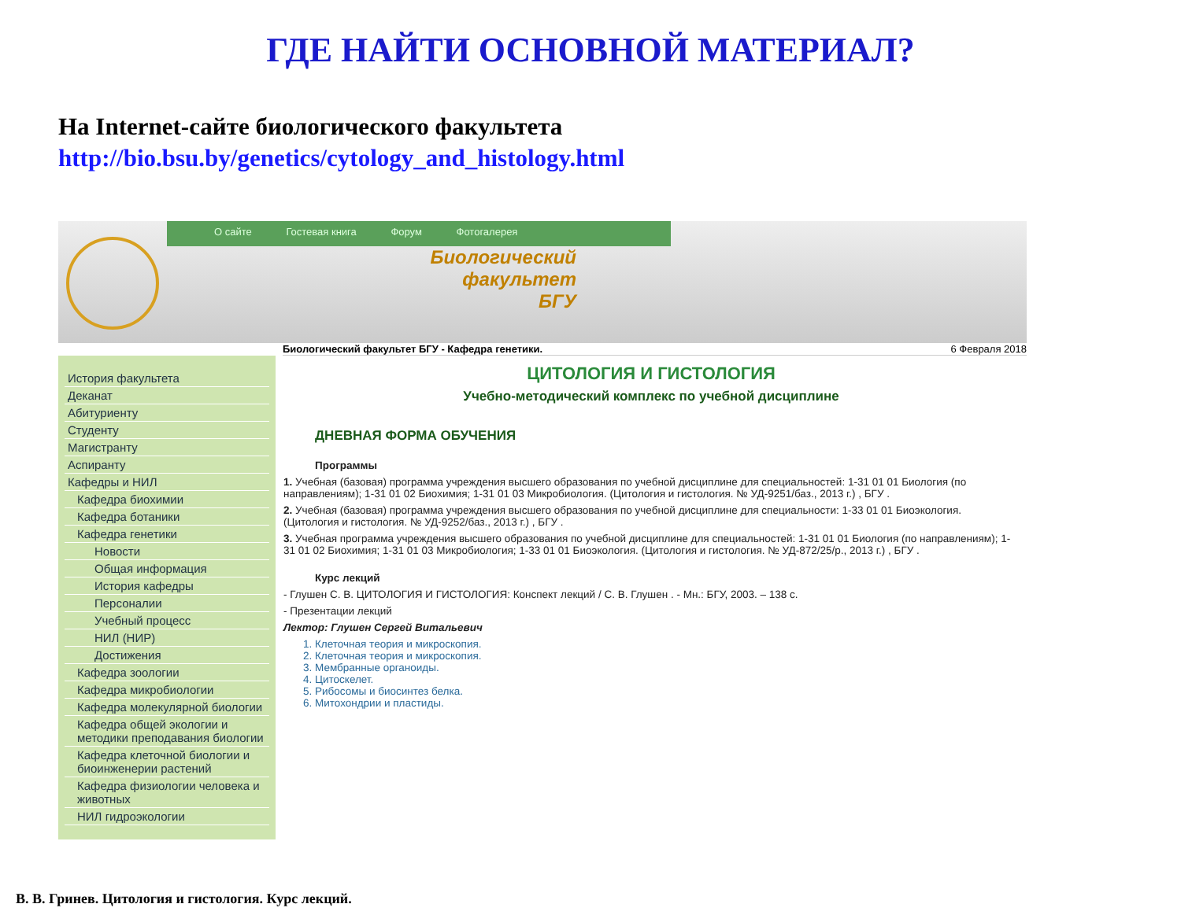ГДЕ НАЙТИ ОСНОВНОЙ МАТЕРИАЛ?
На Internet-сайте биологического факультета
http://bio.bsu.by/genetics/cytology_and_histology.html
О сайте Гостевая книга Форум Фотогалерея
Биологический
факультет
БГУ
Биологический факультет БГУ - Кафедра генетики. 6 Февраля 2018
История факультета
Деканат
Абитуриенту
Студенту
Магистранту
Аспиранту
Кафедры и НИЛ
Кафедра биохимии
Кафедра ботаники
Кафедра генетики
Новости
Общая информация
История кафедры
Персоналии
Учебный процесс
НИЛ (НИР)
Достижения
Кафедра зоологии
Кафедра микробиологии
Кафедра молекулярной биологии
Кафедра общей экологии и методики преподавания биологии
Кафедра клеточной биологии и биоинженерии растений
Кафедра физиологии человека и животных
НИЛ гидроэкологии
ЦИТОЛОГИЯ И ГИСТОЛОГИЯ
Учебно-методический комплекс по учебной дисциплине
ДНЕВНАЯ ФОРМА ОБУЧЕНИЯ
Программы
1. Учебная (базовая) программа учреждения высшего образования по учебной дисциплине для специальностей: 1-31 01 01 Биология (по направлениям); 1-31 01 02 Биохимия; 1-31 01 03 Микробиология. (Цитология и гистология. № УД-9251/баз., 2013 г.) , БГУ .
2. Учебная (базовая) программа учреждения высшего образования по учебной дисциплине для специальности: 1-33 01 01 Биоэкология. (Цитология и гистология. № УД-9252/баз., 2013 г.) , БГУ .
3. Учебная программа учреждения высшего образования по учебной дисциплине для специальностей: 1-31 01 01 Биология (по направлениям); 1-31 01 02 Биохимия; 1-31 01 03 Микробиология; 1-33 01 01 Биоэкология. (Цитология и гистология. № УД-872/25/р., 2013 г.) , БГУ .
Курс лекций
- Глушен С. В. ЦИТОЛОГИЯ И ГИСТОЛОГИЯ: Конспект лекций / С. В. Глушен . - Мн.: БГУ, 2003. – 138 с.
- Презентации лекций
Лектор: Глушен Сергей Витальевич
1. Клеточная теория и микроскопия.
2. Клеточная теория и микроскопия.
3. Мембранные органоиды.
4. Цитоскелет.
5. Рибосомы и биосинтез белка.
6. Митохондрии и пластиды.
В. В. Гринев. Цитология и гистология. Курс лекций.